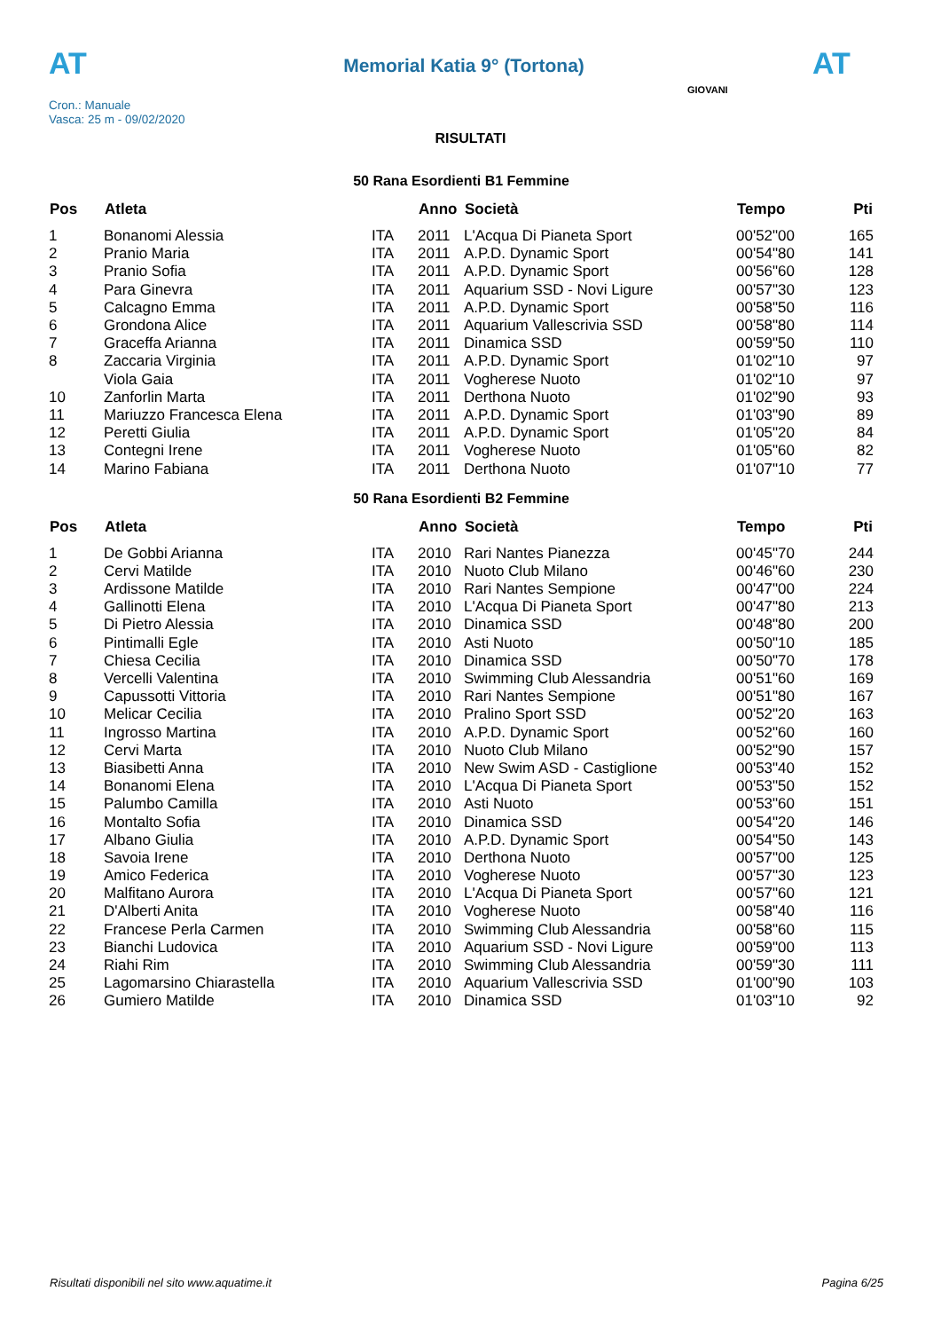AT
Memorial Katia 9° (Tortona)
AT
Cron.: Manuale
Vasca: 25 m - 09/02/2020
GIOVANI
RISULTATI
50 Rana Esordienti B1 Femmine
| Pos | Atleta | | Anno | Società | Tempo | Pti |
| --- | --- | --- | --- | --- | --- | --- |
| 1 | Bonanomi Alessia | ITA | 2011 | L'Acqua Di Pianeta Sport | 00'52"00 | 165 |
| 2 | Pranio Maria | ITA | 2011 | A.P.D. Dynamic Sport | 00'54"80 | 141 |
| 3 | Pranio Sofia | ITA | 2011 | A.P.D. Dynamic Sport | 00'56"60 | 128 |
| 4 | Para Ginevra | ITA | 2011 | Aquarium SSD - Novi Ligure | 00'57"30 | 123 |
| 5 | Calcagno Emma | ITA | 2011 | A.P.D. Dynamic Sport | 00'58"50 | 116 |
| 6 | Grondona Alice | ITA | 2011 | Aquarium Vallescrivia SSD | 00'58"80 | 114 |
| 7 | Graceffa Arianna | ITA | 2011 | Dinamica SSD | 00'59"50 | 110 |
| 8 | Zaccaria Virginia | ITA | 2011 | A.P.D. Dynamic Sport | 01'02"10 | 97 |
| | Viola Gaia | ITA | 2011 | Vogherese Nuoto | 01'02"10 | 97 |
| 10 | Zanforlin Marta | ITA | 2011 | Derthona Nuoto | 01'02"90 | 93 |
| 11 | Mariuzzo Francesca Elena | ITA | 2011 | A.P.D. Dynamic Sport | 01'03"90 | 89 |
| 12 | Peretti Giulia | ITA | 2011 | A.P.D. Dynamic Sport | 01'05"20 | 84 |
| 13 | Contegni Irene | ITA | 2011 | Vogherese Nuoto | 01'05"60 | 82 |
| 14 | Marino Fabiana | ITA | 2011 | Derthona Nuoto | 01'07"10 | 77 |
50 Rana Esordienti B2 Femmine
| Pos | Atleta | | Anno | Società | Tempo | Pti |
| --- | --- | --- | --- | --- | --- | --- |
| 1 | De Gobbi Arianna | ITA | 2010 | Rari Nantes Pianezza | 00'45"70 | 244 |
| 2 | Cervi Matilde | ITA | 2010 | Nuoto Club Milano | 00'46"60 | 230 |
| 3 | Ardissone Matilde | ITA | 2010 | Rari Nantes Sempione | 00'47"00 | 224 |
| 4 | Gallinotti Elena | ITA | 2010 | L'Acqua Di Pianeta Sport | 00'47"80 | 213 |
| 5 | Di Pietro Alessia | ITA | 2010 | Dinamica SSD | 00'48"80 | 200 |
| 6 | Pintimalli Egle | ITA | 2010 | Asti Nuoto | 00'50"10 | 185 |
| 7 | Chiesa Cecilia | ITA | 2010 | Dinamica SSD | 00'50"70 | 178 |
| 8 | Vercelli Valentina | ITA | 2010 | Swimming Club Alessandria | 00'51"60 | 169 |
| 9 | Capussotti Vittoria | ITA | 2010 | Rari Nantes Sempione | 00'51"80 | 167 |
| 10 | Melicar Cecilia | ITA | 2010 | Pralino Sport SSD | 00'52"20 | 163 |
| 11 | Ingrosso Martina | ITA | 2010 | A.P.D. Dynamic Sport | 00'52"60 | 160 |
| 12 | Cervi Marta | ITA | 2010 | Nuoto Club Milano | 00'52"90 | 157 |
| 13 | Biasibetti Anna | ITA | 2010 | New Swim ASD - Castiglione | 00'53"40 | 152 |
| 14 | Bonanomi Elena | ITA | 2010 | L'Acqua Di Pianeta Sport | 00'53"50 | 152 |
| 15 | Palumbo Camilla | ITA | 2010 | Asti Nuoto | 00'53"60 | 151 |
| 16 | Montalto Sofia | ITA | 2010 | Dinamica SSD | 00'54"20 | 146 |
| 17 | Albano Giulia | ITA | 2010 | A.P.D. Dynamic Sport | 00'54"50 | 143 |
| 18 | Savoia Irene | ITA | 2010 | Derthona Nuoto | 00'57"00 | 125 |
| 19 | Amico Federica | ITA | 2010 | Vogherese Nuoto | 00'57"30 | 123 |
| 20 | Malfitano Aurora | ITA | 2010 | L'Acqua Di Pianeta Sport | 00'57"60 | 121 |
| 21 | D'Alberti Anita | ITA | 2010 | Vogherese Nuoto | 00'58"40 | 116 |
| 22 | Francese Perla Carmen | ITA | 2010 | Swimming Club Alessandria | 00'58"60 | 115 |
| 23 | Bianchi Ludovica | ITA | 2010 | Aquarium SSD - Novi Ligure | 00'59"00 | 113 |
| 24 | Riahi Rim | ITA | 2010 | Swimming Club Alessandria | 00'59"30 | 111 |
| 25 | Lagomarsino Chiarastella | ITA | 2010 | Aquarium Vallescrivia SSD | 01'00"90 | 103 |
| 26 | Gumiero Matilde | ITA | 2010 | Dinamica SSD | 01'03"10 | 92 |
Risultati disponibili nel sito www.aquatime.it Pagina 6/25